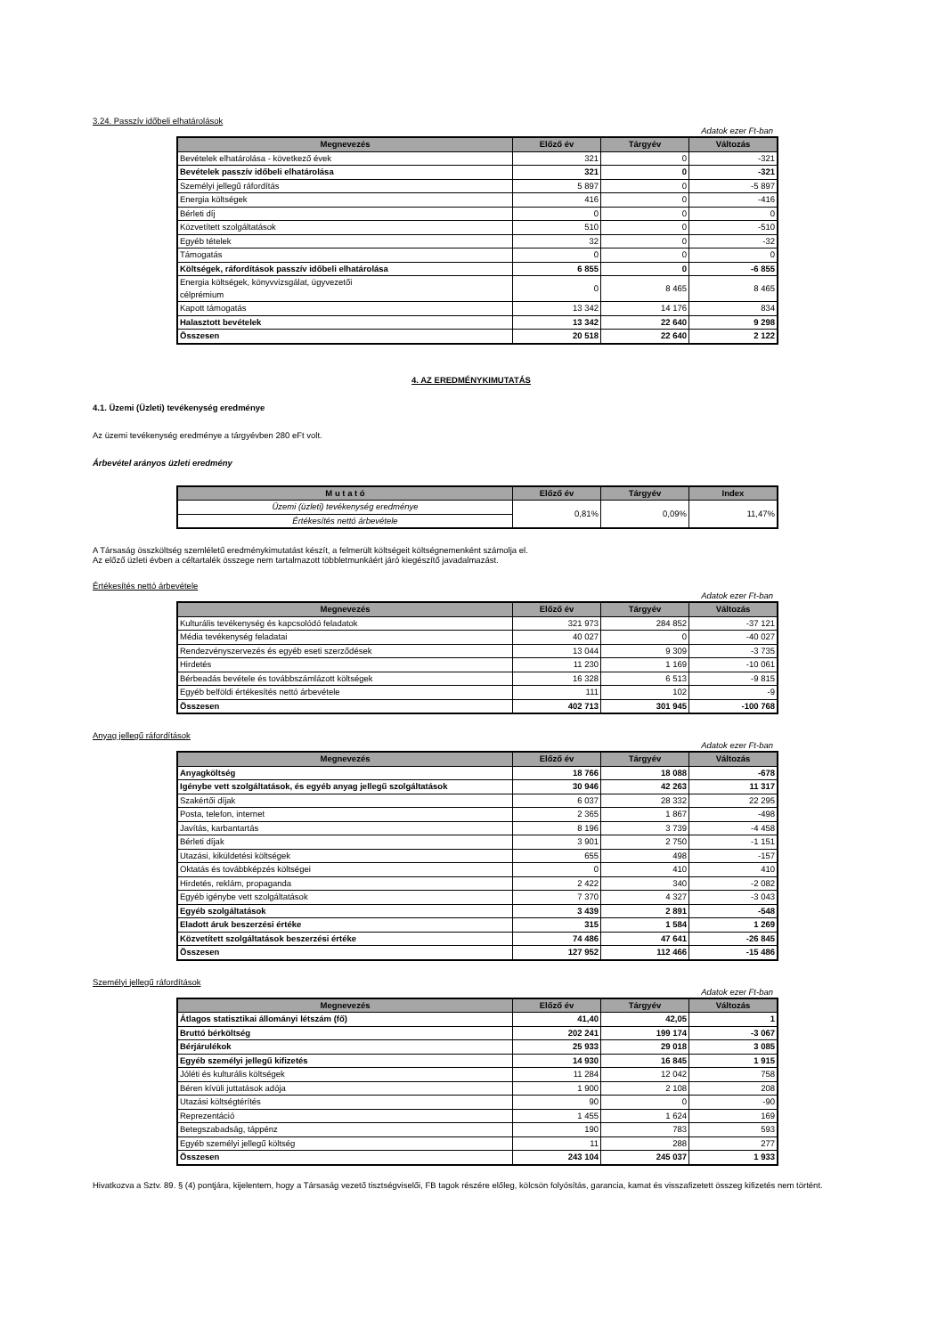3.24. Passzív időbeli elhatárolások
Adatok ezer Ft-ban
| Megnevezés | Előző év | Tárgyév | Változás |
| --- | --- | --- | --- |
| Bevételek elhatárolása - következő évek | 321 | 0 | -321 |
| Bevételek passzív időbeli elhatárolása | 321 | 0 | -321 |
| Személyi jellegű ráfordítás | 5 897 | 0 | -5 897 |
| Energia költségek | 416 | 0 | -416 |
| Bérleti díj | 0 | 0 | 0 |
| Közvetített szolgáltatások | 510 | 0 | -510 |
| Egyéb tételek | 32 | 0 | -32 |
| Támogatás | 0 | 0 | 0 |
| Költségek, ráfordítások passzív időbeli elhatárolása | 6 855 | 0 | -6 855 |
| Energia költségek, könyvvizsgálat, ügyvezetői célprémium | 0 | 8 465 | 8 465 |
| Kapott támogatás | 13 342 | 14 176 | 834 |
| Halasztott bevételek | 13 342 | 22 640 | 9 298 |
| Összesen | 20 518 | 22 640 | 2 122 |
4. AZ EREDMÉNYKIMUTATÁS
4.1. Üzemi (Üzleti) tevékenység eredménye
Az üzemi tevékenység eredménye a tárgyévben 280 eFt volt.
Árbevétel arányos üzleti eredmény
| M u t a t ó | Előző év | Tárgyév | Index |
| --- | --- | --- | --- |
| Üzemi (üzleti) tevékenység eredménye | 0,81% | 0,09% | 11,47% |
| Értékesítés nettó árbevétele | | | |
A Társaság összköltség szemléletű eredménykimutatást készít, a felmerült költségeit költségnemenként számolja el.
Az előző üzleti évben a céltartalék összege nem tartalmazott többletmunkáért járó kiegészítő javadalmazást.
Értékesítés nettó árbevétele
Adatok ezer Ft-ban
| Megnevezés | Előző év | Tárgyév | Változás |
| --- | --- | --- | --- |
| Kulturális tevékenység és kapcsolódó feladatok | 321 973 | 284 852 | -37 121 |
| Média tevékenység feladatai | 40 027 | 0 | -40 027 |
| Rendezvényszervezés és egyéb eseti szerződések | 13 044 | 9 309 | -3 735 |
| Hirdetés | 11 230 | 1 169 | -10 061 |
| Bérbeadás bevétele és továbbszámlázott költségek | 16 328 | 6 513 | -9 815 |
| Egyéb belföldi értékesítés nettó árbevétele | 111 | 102 | -9 |
| Összesen | 402 713 | 301 945 | -100 768 |
Anyag jellegű ráfordítások
Adatok ezer Ft-ban
| Megnevezés | Előző év | Tárgyév | Változás |
| --- | --- | --- | --- |
| Anyagköltség | 18 766 | 18 088 | -678 |
| Igénybe vett szolgáltatások, és egyéb anyag jellegű szolgáltatások | 30 946 | 42 263 | 11 317 |
| Szakértői díjak | 6 037 | 28 332 | 22 295 |
| Posta, telefon, internet | 2 365 | 1 867 | -498 |
| Javítás, karbantartás | 8 196 | 3 739 | -4 458 |
| Bérleti díjak | 3 901 | 2 750 | -1 151 |
| Utazási, kiküldetési költségek | 655 | 498 | -157 |
| Oktatás és továbbképzés költségei | 0 | 410 | 410 |
| Hirdetés, reklám, propaganda | 2 422 | 340 | -2 082 |
| Egyéb igénybe vett szolgáltatások | 7 370 | 4 327 | -3 043 |
| Egyéb szolgáltatások | 3 439 | 2 891 | -548 |
| Eladott áruk beszerzési értéke | 315 | 1 584 | 1 269 |
| Közvetített szolgáltatások beszerzési értéke | 74 486 | 47 641 | -26 845 |
| Összesen | 127 952 | 112 466 | -15 486 |
Személyi jellegű ráfordítások
Adatok ezer Ft-ban
| Megnevezés | Előző év | Tárgyév | Változás |
| --- | --- | --- | --- |
| Átlagos statisztikai állományi létszám (fő) | 41,40 | 42,05 | 1 |
| Bruttó bérköltség | 202 241 | 199 174 | -3 067 |
| Bérjárulékok | 25 933 | 29 018 | 3 085 |
| Egyéb személyi jellegű kifizetés | 14 930 | 16 845 | 1 915 |
| Jóléti és kulturális költségek | 11 284 | 12 042 | 758 |
| Béren kívüli juttatások adója | 1 900 | 2 108 | 208 |
| Utazási költségtérítés | 90 | 0 | -90 |
| Reprezentáció | 1 455 | 1 624 | 169 |
| Betegszabadság, táppénz | 190 | 783 | 593 |
| Egyéb személyi jellegű költség | 11 | 288 | 277 |
| Összesen | 243 104 | 245 037 | 1 933 |
Hivatkozva a Sztv. 89. § (4) pontjára, kijelentem, hogy a Társaság vezető tisztségviselői, FB tagok részére előleg, kölcsön folyósítás, garancia, kamat és visszafizetett összeg kifizetés nem történt.